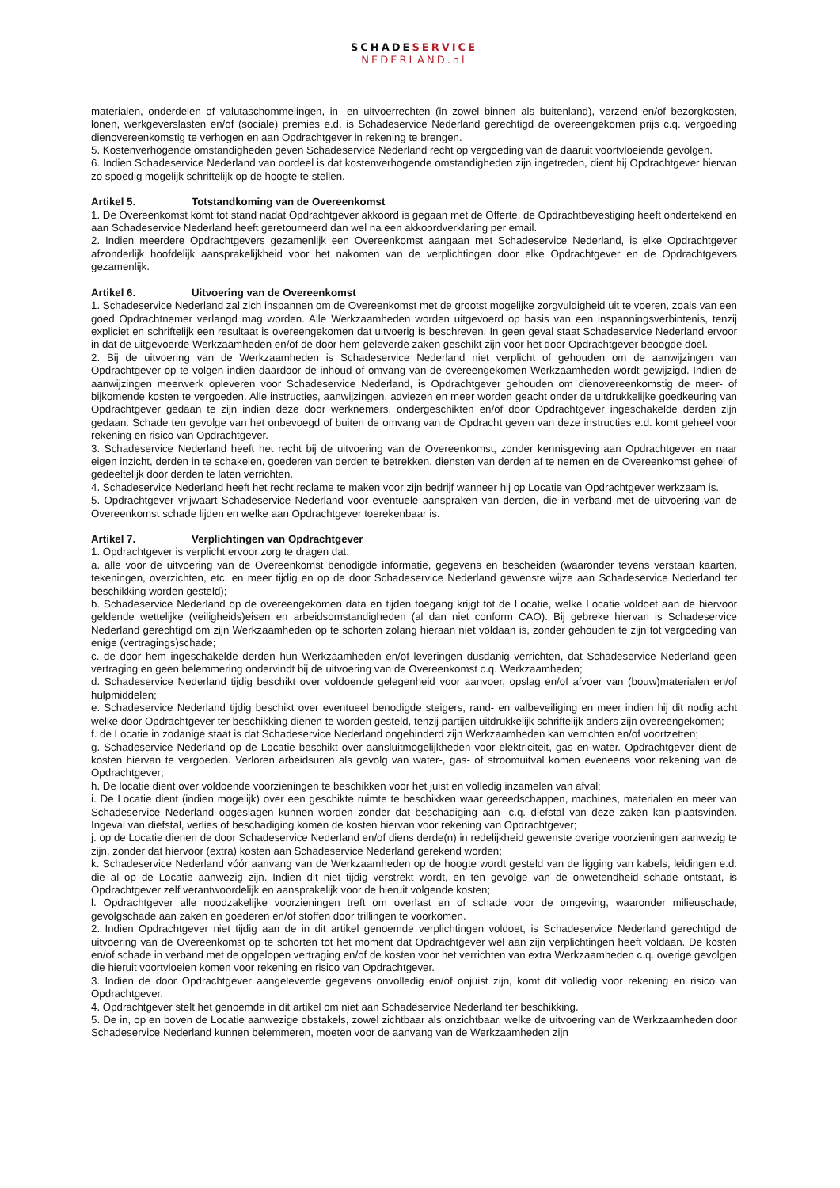SCHADESERVICE
NEDERLAND.nl
materialen, onderdelen of valutaschommelingen, in- en uitvoerrechten (in zowel binnen als buitenland), verzend en/of bezorgkosten, lonen, werkgeverslasten en/of (sociale) premies e.d. is Schadeservice Nederland gerechtigd de overeengekomen prijs c.q. vergoeding dienovereenkomstig te verhogen en aan Opdrachtgever in rekening te brengen.
5. Kostenverhogende omstandigheden geven Schadeservice Nederland recht op vergoeding van de daaruit voortvloeiende gevolgen.
6. Indien Schadeservice Nederland van oordeel is dat kostenverhogende omstandigheden zijn ingetreden, dient hij Opdrachtgever hiervan zo spoedig mogelijk schriftelijk op de hoogte te stellen.
Artikel 5. Totstandkoming van de Overeenkomst
1. De Overeenkomst komt tot stand nadat Opdrachtgever akkoord is gegaan met de Offerte, de Opdrachtbevestiging heeft ondertekend en aan Schadeservice Nederland heeft geretourneerd dan wel na een akkoordverklaring per email.
2. Indien meerdere Opdrachtgevers gezamenlijk een Overeenkomst aangaan met Schadeservice Nederland, is elke Opdrachtgever afzonderlijk hoofdelijk aansprakelijkheid voor het nakomen van de verplichtingen door elke Opdrachtgever en de Opdrachtgevers gezamenlijk.
Artikel 6. Uitvoering van de Overeenkomst
1. Schadeservice Nederland zal zich inspannen om de Overeenkomst met de grootst mogelijke zorgvuldigheid uit te voeren, zoals van een goed Opdrachtnemer verlangd mag worden. Alle Werkzaamheden worden uitgevoerd op basis van een inspanningsverbintenis, tenzij expliciet en schriftelijk een resultaat is overeengekomen dat uitvoerig is beschreven. In geen geval staat Schadeservice Nederland ervoor in dat de uitgevoerde Werkzaamheden en/of de door hem geleverde zaken geschikt zijn voor het door Opdrachtgever beoogde doel.
2. Bij de uitvoering van de Werkzaamheden is Schadeservice Nederland niet verplicht of gehouden om de aanwijzingen van Opdrachtgever op te volgen indien daardoor de inhoud of omvang van de overeengekomen Werkzaamheden wordt gewijzigd. Indien de aanwijzingen meerwerk opleveren voor Schadeservice Nederland, is Opdrachtgever gehouden om dienovereenkomstig de meer- of bijkomende kosten te vergoeden. Alle instructies, aanwijzingen, adviezen en meer worden geacht onder de uitdrukkelijke goedkeuring van Opdrachtgever gedaan te zijn indien deze door werknemers, ondergeschikten en/of door Opdrachtgever ingeschakelde derden zijn gedaan. Schade ten gevolge van het onbevoegd of buiten de omvang van de Opdracht geven van deze instructies e.d. komt geheel voor rekening en risico van Opdrachtgever.
3. Schadeservice Nederland heeft het recht bij de uitvoering van de Overeenkomst, zonder kennisgeving aan Opdrachtgever en naar eigen inzicht, derden in te schakelen, goederen van derden te betrekken, diensten van derden af te nemen en de Overeenkomst geheel of gedeeltelijk door derden te laten verrichten.
4. Schadeservice Nederland heeft het recht reclame te maken voor zijn bedrijf wanneer hij op Locatie van Opdrachtgever werkzaam is.
5. Opdrachtgever vrijwaart Schadeservice Nederland voor eventuele aanspraken van derden, die in verband met de uitvoering van de Overeenkomst schade lijden en welke aan Opdrachtgever toerekenbaar is.
Artikel 7. Verplichtingen van Opdrachtgever
1. Opdrachtgever is verplicht ervoor zorg te dragen dat:
a. alle voor de uitvoering van de Overeenkomst benodigde informatie, gegevens en bescheiden (waaronder tevens verstaan kaarten, tekeningen, overzichten, etc. en meer tijdig en op de door Schadeservice Nederland gewenste wijze aan Schadeservice Nederland ter beschikking worden gesteld);
b. Schadeservice Nederland op de overeengekomen data en tijden toegang krijgt tot de Locatie, welke Locatie voldoet aan de hiervoor geldende wettelijke (veiligheids)eisen en arbeidsomstandigheden (al dan niet conform CAO). Bij gebreke hiervan is Schadeservice Nederland gerechtigd om zijn Werkzaamheden op te schorten zolang hieraan niet voldaan is, zonder gehouden te zijn tot vergoeding van enige (vertragings)schade;
c. de door hem ingeschakelde derden hun Werkzaamheden en/of leveringen dusdanig verrichten, dat Schadeservice Nederland geen vertraging en geen belemmering ondervindt bij de uitvoering van de Overeenkomst c.q. Werkzaamheden;
d. Schadeservice Nederland tijdig beschikt over voldoende gelegenheid voor aanvoer, opslag en/of afvoer van (bouw)materialen en/of hulpmiddelen;
e. Schadeservice Nederland tijdig beschikt over eventueel benodigde steigers, rand- en valbeveiliging en meer indien hij dit nodig acht welke door Opdrachtgever ter beschikking dienen te worden gesteld, tenzij partijen uitdrukkelijk schriftelijk anders zijn overeengekomen;
f. de Locatie in zodanige staat is dat Schadeservice Nederland ongehinderd zijn Werkzaamheden kan verrichten en/of voortzetten;
g. Schadeservice Nederland op de Locatie beschikt over aansluitmogelijkheden voor elektriciteit, gas en water. Opdrachtgever dient de kosten hiervan te vergoeden. Verloren arbeidsuren als gevolg van water-, gas- of stroomuitval komen eveneens voor rekening van de Opdrachtgever;
h. De locatie dient over voldoende voorzieningen te beschikken voor het juist en volledig inzamelen van afval;
i. De Locatie dient (indien mogelijk) over een geschikte ruimte te beschikken waar gereedschappen, machines, materialen en meer van Schadeservice Nederland opgeslagen kunnen worden zonder dat beschadiging aan- c.q. diefstal van deze zaken kan plaatsvinden. Ingeval van diefstal, verlies of beschadiging komen de kosten hiervan voor rekening van Opdrachtgever;
j. op de Locatie dienen de door Schadeservice Nederland en/of diens derde(n) in redelijkheid gewenste overige voorzieningen aanwezig te zijn, zonder dat hiervoor (extra) kosten aan Schadeservice Nederland gerekend worden;
k. Schadeservice Nederland vóór aanvang van de Werkzaamheden op de hoogte wordt gesteld van de ligging van kabels, leidingen e.d. die al op de Locatie aanwezig zijn. Indien dit niet tijdig verstrekt wordt, en ten gevolge van de onwetendheid schade ontstaat, is Opdrachtgever zelf verantwoordelijk en aansprakelijk voor de hieruit volgende kosten;
l. Opdrachtgever alle noodzakelijke voorzieningen treft om overlast en of schade voor de omgeving, waaronder milieuschade, gevolgschade aan zaken en goederen en/of stoffen door trillingen te voorkomen.
2. Indien Opdrachtgever niet tijdig aan de in dit artikel genoemde verplichtingen voldoet, is Schadeservice Nederland gerechtigd de uitvoering van de Overeenkomst op te schorten tot het moment dat Opdrachtgever wel aan zijn verplichtingen heeft voldaan. De kosten en/of schade in verband met de opgelopen vertraging en/of de kosten voor het verrichten van extra Werkzaamheden c.q. overige gevolgen die hieruit voortvloeien komen voor rekening en risico van Opdrachtgever.
3. Indien de door Opdrachtgever aangeleverde gegevens onvolledig en/of onjuist zijn, komt dit volledig voor rekening en risico van Opdrachtgever.
4. Opdrachtgever stelt het genoemde in dit artikel om niet aan Schadeservice Nederland ter beschikking.
5. De in, op en boven de Locatie aanwezige obstakels, zowel zichtbaar als onzichtbaar, welke de uitvoering van de Werkzaamheden door Schadeservice Nederland kunnen belemmeren, moeten voor de aanvang van de Werkzaamheden zijn